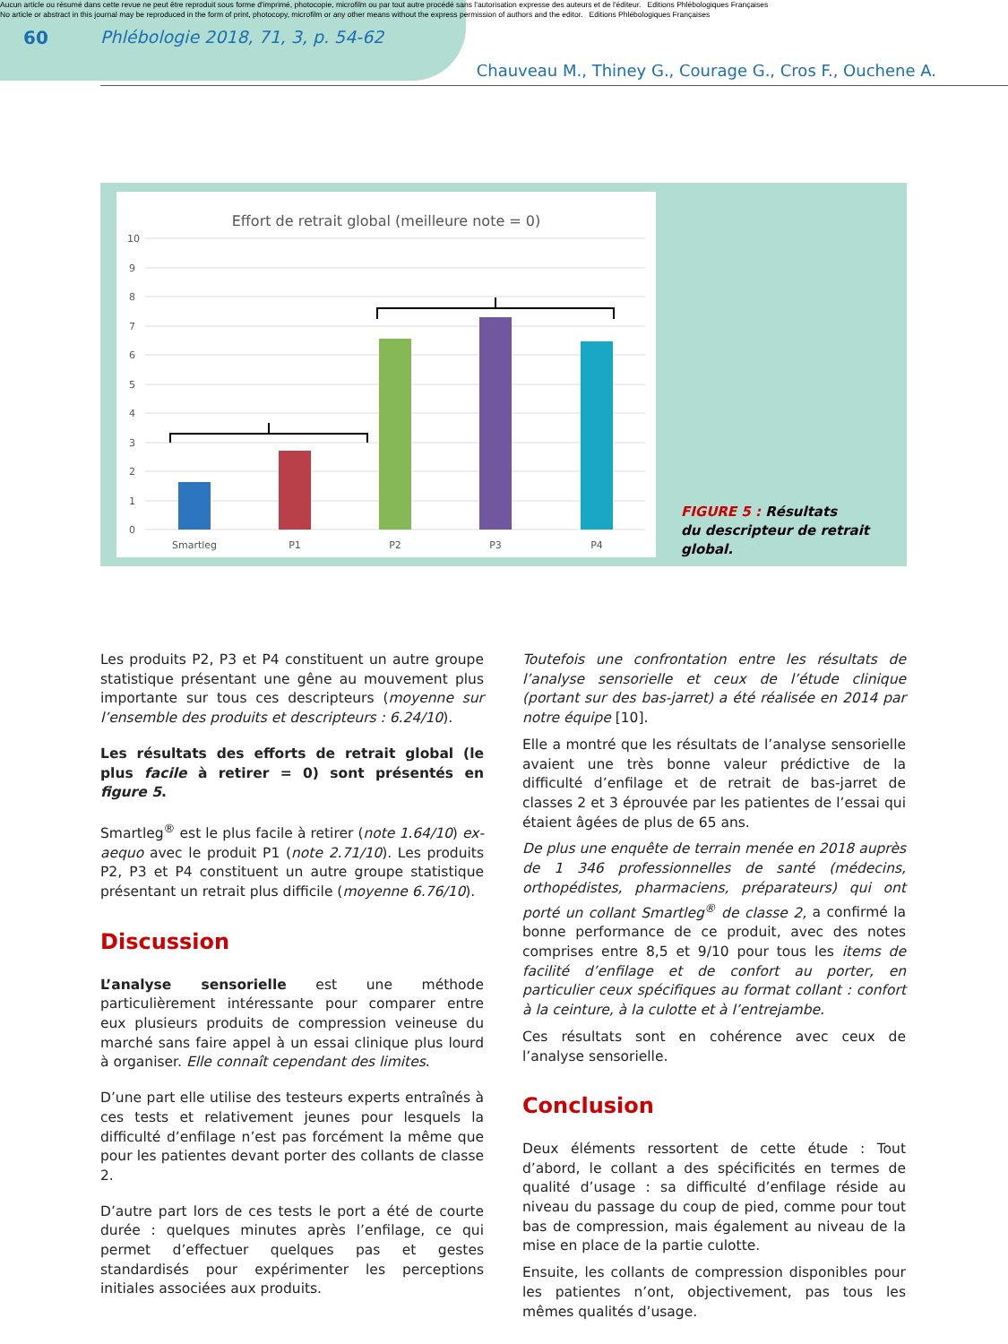Aucun article ou résumé dans cette revue ne peut être reproduit sous forme d'imprimé, photocopie, microfilm ou par tout autre procédé sans l'autorisation expresse des auteurs et de l'éditeur. Editions Phlébologiques Françaises
No article or abstract in this journal may be reproduced in the form of print, photocopy, microfilm or any other means without the express permission of authors and the editor. Editions Phlébologiques Françaises
60 Phlébologie 2018, 71, 3, p. 54-62
Chauveau M., Thiney G., Courage G., Cros F., Ouchene A.
Effort de retrait global (meilleure note = 0)
10
9
8
7
6
5
4
3
2
1
0
Smartleg
P1
P2
P3
P4
FIGURE 5 : Résultats
du descripteur de retrait global.
Les produits P2, P3 et P4 constituent un autre groupe statistique présentant une gêne au mouvement plus importante sur tous ces descripteurs (moyenne sur l’ensemble des produits et descripteurs : 6.24/10).
Les résultats des efforts de retrait global (le plus facile à retirer = 0) sont présentés en figure 5.
Smartleg<sup>®</sup> est le plus facile à retirer (note 1.64/10) ex-aequo avec le produit P1 (note 2.71/10). Les produits P2, P3 et P4 constituent un autre groupe statistique présentant un retrait plus difficile (moyenne 6.76/10).
Discussion
L’analyse sensorielle est une méthode particulièrement intéressante pour comparer entre eux plusieurs produits de compression veineuse du marché sans faire appel à un essai clinique plus lourd à organiser. Elle connaît cependant des limites.
D’une part elle utilise des testeurs experts entraînés à ces tests et relativement jeunes pour lesquels la difficulté d’enfilage n’est pas forcément la même que pour les patientes devant porter des collants de classe 2.
D’autre part lors de ces tests le port a été de courte durée : quelques minutes après l’enfilage, ce qui permet d’effectuer quelques pas et gestes standardisés pour expérimenter les perceptions initiales associées aux produits.
Toutefois une confrontation entre les résultats de l’analyse sensorielle et ceux de l’étude clinique (portant sur des bas-jarret) a été réalisée en 2014 par notre équipe [10].
Elle a montré que les résultats de l’analyse sensorielle avaient une très bonne valeur prédictive de la difficulté d’enfilage et de retrait de bas-jarret de classes 2 et 3 éprouvée par les patientes de l’essai qui étaient âgées de plus de 65 ans.
De plus une enquête de terrain menée en 2018 auprès de 1 346 professionnelles de santé (médecins, orthopédistes, pharmaciens, préparateurs) qui ont porté un collant Smartleg<sup>®</sup> de classe 2, a confirmé la bonne performance de ce produit, avec des notes comprises entre 8,5 et 9/10 pour tous les items de facilité d’enfilage et de confort au porter, en particulier ceux spécifiques au format collant : confort à la ceinture, à la culotte et à l’entrejambe.
Ces résultats sont en cohérence avec ceux de l’analyse sensorielle.
Conclusion
Deux éléments ressortent de cette étude : Tout d’abord, le collant a des spécificités en termes de qualité d’usage : sa difficulté d’enfilage réside au niveau du passage du coup de pied, comme pour tout bas de compression, mais également au niveau de la mise en place de la partie culotte.
Ensuite, les collants de compression disponibles pour les patientes n’ont, objectivement, pas tous les mêmes qualités d’usage.